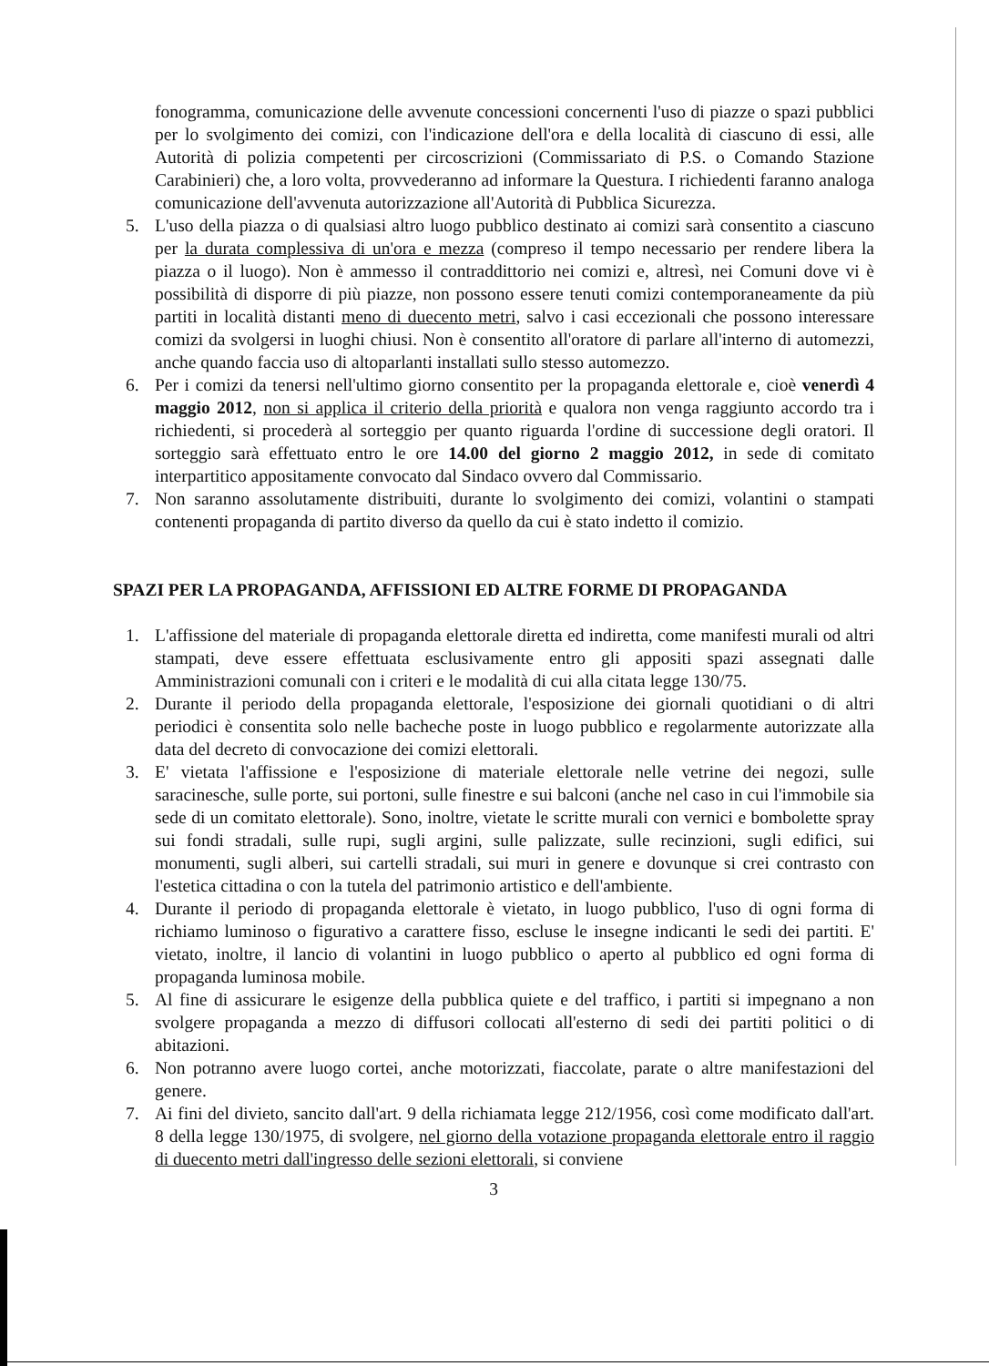fonogramma, comunicazione delle avvenute concessioni concernenti l'uso di piazze o spazi pubblici per lo svolgimento dei comizi, con l'indicazione dell'ora e della località di ciascuno di essi, alle Autorità di polizia competenti per circoscrizioni (Commissariato di P.S. o Comando Stazione Carabinieri) che, a loro volta, provvederanno ad informare la Questura. I richiedenti faranno analoga comunicazione dell'avvenuta autorizzazione all'Autorità di Pubblica Sicurezza.
5. L'uso della piazza o di qualsiasi altro luogo pubblico destinato ai comizi sarà consentito a ciascuno per la durata complessiva di un'ora e mezza (compreso il tempo necessario per rendere libera la piazza o il luogo). Non è ammesso il contraddittorio nei comizi e, altresì, nei Comuni dove vi è possibilità di disporre di più piazze, non possono essere tenuti comizi contemporaneamente da più partiti in località distanti meno di duecento metri, salvo i casi eccezionali che possono interessare comizi da svolgersi in luoghi chiusi. Non è consentito all'oratore di parlare all'interno di automezzi, anche quando faccia uso di altoparlanti installati sullo stesso automezzo.
6. Per i comizi da tenersi nell'ultimo giorno consentito per la propaganda elettorale e, cioè venerdì 4 maggio 2012, non si applica il criterio della priorità e qualora non venga raggiunto accordo tra i richiedenti, si procederà al sorteggio per quanto riguarda l'ordine di successione degli oratori. Il sorteggio sarà effettuato entro le ore 14.00 del giorno 2 maggio 2012, in sede di comitato interpartitico appositamente convocato dal Sindaco ovvero dal Commissario.
7. Non saranno assolutamente distribuiti, durante lo svolgimento dei comizi, volantini o stampati contenenti propaganda di partito diverso da quello da cui è stato indetto il comizio.
SPAZI PER LA PROPAGANDA, AFFISSIONI ED ALTRE FORME DI PROPAGANDA
1. L'affissione del materiale di propaganda elettorale diretta ed indiretta, come manifesti murali od altri stampati, deve essere effettuata esclusivamente entro gli appositi spazi assegnati dalle Amministrazioni comunali con i criteri e le modalità di cui alla citata legge 130/75.
2. Durante il periodo della propaganda elettorale, l'esposizione dei giornali quotidiani o di altri periodici è consentita solo nelle bacheche poste in luogo pubblico e regolarmente autorizzate alla data del decreto di convocazione dei comizi elettorali.
3. E' vietata l'affissione e l'esposizione di materiale elettorale nelle vetrine dei negozi, sulle saracinesche, sulle porte, sui portoni, sulle finestre e sui balconi (anche nel caso in cui l'immobile sia sede di un comitato elettorale). Sono, inoltre, vietate le scritte murali con vernici e bombolette spray sui fondi stradali, sulle rupi, sugli argini, sulle palizzate, sulle recinzioni, sugli edifici, sui monumenti, sugli alberi, sui cartelli stradali, sui muri in genere e dovunque si crei contrasto con l'estetica cittadina o con la tutela del patrimonio artistico e dell'ambiente.
4. Durante il periodo di propaganda elettorale è vietato, in luogo pubblico, l'uso di ogni forma di richiamo luminoso o figurativo a carattere fisso, escluse le insegne indicanti le sedi dei partiti. E' vietato, inoltre, il lancio di volantini in luogo pubblico o aperto al pubblico ed ogni forma di propaganda luminosa mobile.
5. Al fine di assicurare le esigenze della pubblica quiete e del traffico, i partiti si impegnano a non svolgere propaganda a mezzo di diffusori collocati all'esterno di sedi dei partiti politici o di abitazioni.
6. Non potranno avere luogo cortei, anche motorizzati, fiaccolate, parate o altre manifestazioni del genere.
7. Ai fini del divieto, sancito dall'art. 9 della richiamata legge 212/1956, così come modificato dall'art. 8 della legge 130/1975, di svolgere, nel giorno della votazione propaganda elettorale entro il raggio di duecento metri dall'ingresso delle sezioni elettorali, si conviene
3